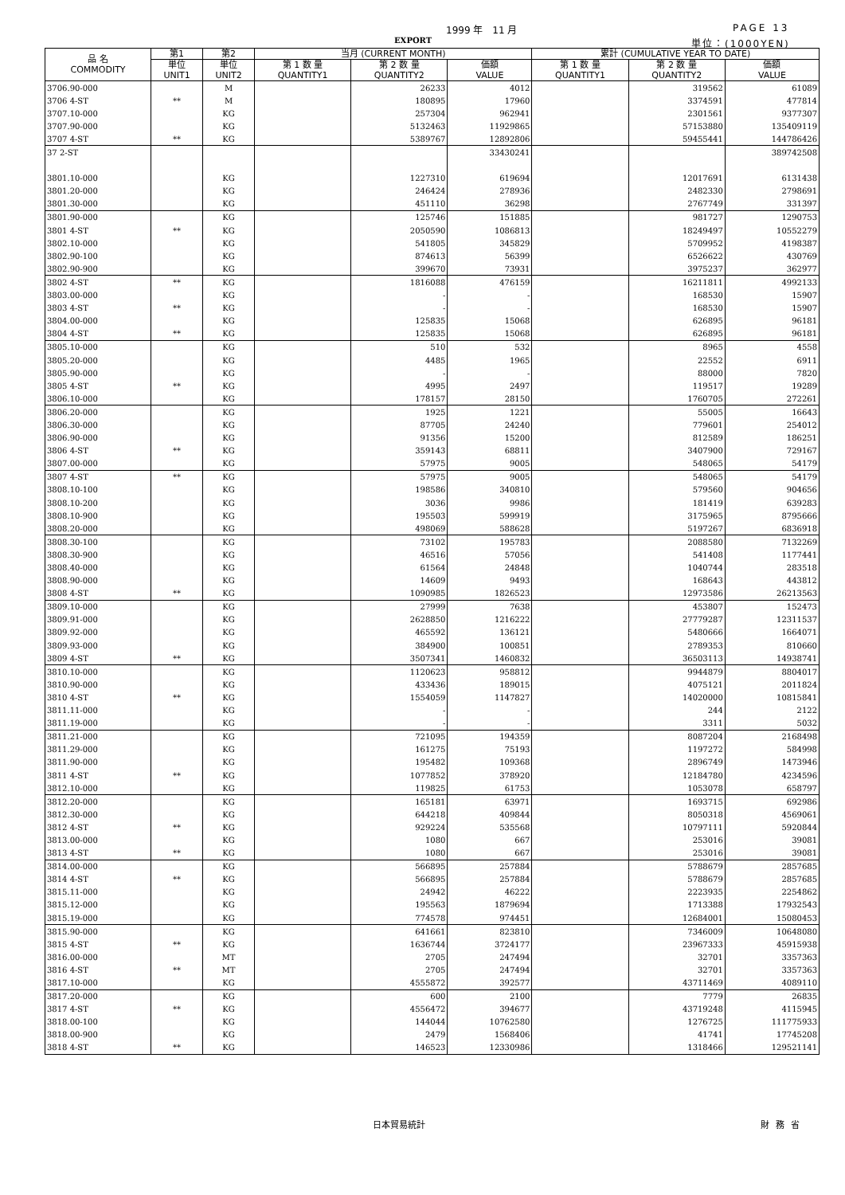1999 年　11 月 PAGE 13
EXPORT 単位：(1000YEN)
| 品 名 COMMODITY | 第1 | 第2 | 当月 (CURRENT MONTH) | | | 累計 (CUMULATIVE YEAR TO DATE) | | |
| --- | --- | --- | --- | --- | --- | --- | --- | --- |
| | 単位 UNIT1 | 単位 UNIT2 | 第 1 数 量 QUANTITY1 | 第 2 数 量 QUANTITY2 | 価額 VALUE | 第 1 数 量 QUANTITY1 | 第 2 数 量 QUANTITY2 | 価額 VALUE |
| 3706.90-000 | | M | | 26233 | 4012 | | 319562 | 61089 |
| 3706 4-ST | ** | M | | 180895 | 17960 | | 3374591 | 477814 |
| 3707.10-000 | | KG | | 257304 | 962941 | | 2301561 | 9377307 |
| 3707.90-000 | | KG | | 5132463 | 11929865 | | 57153880 | 135409119 |
| 3707 4-ST | ** | KG | | 5389767 | 12892806 | | 59455441 | 144786426 |
| 37 2-ST | | | | | 33430241 | | | 389742508 |
| 3801.10-000 | | KG | | 1227310 | 619694 | | 12017691 | 6131438 |
| 3801.20-000 | | KG | | 246424 | 278936 | | 2482330 | 2798691 |
| 3801.30-000 | | KG | | 451110 | 36298 | | 2767749 | 331397 |
| 3801.90-000 | | KG | | 125746 | 151885 | | 981727 | 1290753 |
| 3801 4-ST | ** | KG | | 2050590 | 1086813 | | 18249497 | 10552279 |
| 3802.10-000 | | KG | | 541805 | 345829 | | 5709952 | 4198387 |
| 3802.90-100 | | KG | | 874613 | 56399 | | 6526622 | 430769 |
| 3802.90-900 | | KG | | 399670 | 73931 | | 3975237 | 362977 |
| 3802 4-ST | ** | KG | | 1816088 | 476159 | | 16211811 | 4992133 |
| 3803.00-000 | | KG | | - | - | | 168530 | 15907 |
| 3803 4-ST | ** | KG | | - | - | | 168530 | 15907 |
| 3804.00-000 | | KG | | 125835 | 15068 | | 626895 | 96181 |
| 3804 4-ST | ** | KG | | 125835 | 15068 | | 626895 | 96181 |
| 3805.10-000 | | KG | | 510 | 532 | | 8965 | 4558 |
| 3805.20-000 | | KG | | 4485 | 1965 | | 22552 | 6911 |
| 3805.90-000 | | KG | | - | - | | 88000 | 7820 |
| 3805 4-ST | ** | KG | | 4995 | 2497 | | 119517 | 19289 |
| 3806.10-000 | | KG | | 178157 | 28150 | | 1760705 | 272261 |
| 3806.20-000 | | KG | | 1925 | 1221 | | 55005 | 16643 |
| 3806.30-000 | | KG | | 87705 | 24240 | | 779601 | 254012 |
| 3806.90-000 | | KG | | 91356 | 15200 | | 812589 | 186251 |
| 3806 4-ST | ** | KG | | 359143 | 68811 | | 3407900 | 729167 |
| 3807.00-000 | | KG | | 57975 | 9005 | | 548065 | 54179 |
| 3807 4-ST | ** | KG | | 57975 | 9005 | | 548065 | 54179 |
| 3808.10-100 | | KG | | 198586 | 340810 | | 579560 | 904656 |
| 3808.10-200 | | KG | | 3036 | 9986 | | 181419 | 639283 |
| 3808.10-900 | | KG | | 195503 | 599919 | | 3175965 | 8795666 |
| 3808.20-000 | | KG | | 498069 | 588628 | | 5197267 | 6836918 |
| 3808.30-100 | | KG | | 73102 | 195783 | | 2088580 | 7132269 |
| 3808.30-900 | | KG | | 46516 | 57056 | | 541408 | 1177441 |
| 3808.40-000 | | KG | | 61564 | 24848 | | 1040744 | 283518 |
| 3808.90-000 | | KG | | 14609 | 9493 | | 168643 | 443812 |
| 3808 4-ST | ** | KG | | 1090985 | 1826523 | | 12973586 | 26213563 |
| 3809.10-000 | | KG | | 27999 | 7638 | | 453807 | 152473 |
| 3809.91-000 | | KG | | 2628850 | 1216222 | | 27779287 | 12311537 |
| 3809.92-000 | | KG | | 465592 | 136121 | | 5480666 | 1664071 |
| 3809.93-000 | | KG | | 384900 | 100851 | | 2789353 | 810660 |
| 3809 4-ST | ** | KG | | 3507341 | 1460832 | | 36503113 | 14938741 |
| 3810.10-000 | | KG | | 1120623 | 958812 | | 9944879 | 8804017 |
| 3810.90-000 | | KG | | 433436 | 189015 | | 4075121 | 2011824 |
| 3810 4-ST | ** | KG | | 1554059 | 1147827 | | 14020000 | 10815841 |
| 3811.11-000 | | KG | | - | - | | 244 | 2122 |
| 3811.19-000 | | KG | | - | - | | 3311 | 5032 |
| 3811.21-000 | | KG | | 721095 | 194359 | | 8087204 | 2168498 |
| 3811.29-000 | | KG | | 161275 | 75193 | | 1197272 | 584998 |
| 3811.90-000 | | KG | | 195482 | 109368 | | 2896749 | 1473946 |
| 3811 4-ST | ** | KG | | 1077852 | 378920 | | 12184780 | 4234596 |
| 3812.10-000 | | KG | | 119825 | 61753 | | 1053078 | 658797 |
| 3812.20-000 | | KG | | 165181 | 63971 | | 1693715 | 692986 |
| 3812.30-000 | | KG | | 644218 | 409844 | | 8050318 | 4569061 |
| 3812 4-ST | ** | KG | | 929224 | 535568 | | 10797111 | 5920844 |
| 3813.00-000 | | KG | | 1080 | 667 | | 253016 | 39081 |
| 3813 4-ST | ** | KG | | 1080 | 667 | | 253016 | 39081 |
| 3814.00-000 | | KG | | 566895 | 257884 | | 5788679 | 2857685 |
| 3814 4-ST | ** | KG | | 566895 | 257884 | | 5788679 | 2857685 |
| 3815.11-000 | | KG | | 24942 | 46222 | | 2223935 | 2254862 |
| 3815.12-000 | | KG | | 195563 | 1879694 | | 1713388 | 17932543 |
| 3815.19-000 | | KG | | 774578 | 974451 | | 12684001 | 15080453 |
| 3815.90-000 | | KG | | 641661 | 823810 | | 7346009 | 10648080 |
| 3815 4-ST | ** | KG | | 1636744 | 3724177 | | 23967333 | 45915938 |
| 3816.00-000 | | MT | | 2705 | 247494 | | 32701 | 3357363 |
| 3816 4-ST | ** | MT | | 2705 | 247494 | | 32701 | 3357363 |
| 3817.10-000 | | KG | | 4555872 | 392577 | | 43711469 | 4089110 |
| 3817.20-000 | | KG | | 600 | 2100 | | 7779 | 26835 |
| 3817 4-ST | ** | KG | | 4556472 | 394677 | | 43719248 | 4115945 |
| 3818.00-100 | | KG | | 144044 | 10762580 | | 1276725 | 111775933 |
| 3818.00-900 | | KG | | 2479 | 1568406 | | 41741 | 17745208 |
| 3818 4-ST | ** | KG | | 146523 | 12330986 | | 1318466 | 129521141 |
日本貿易統計 財務省